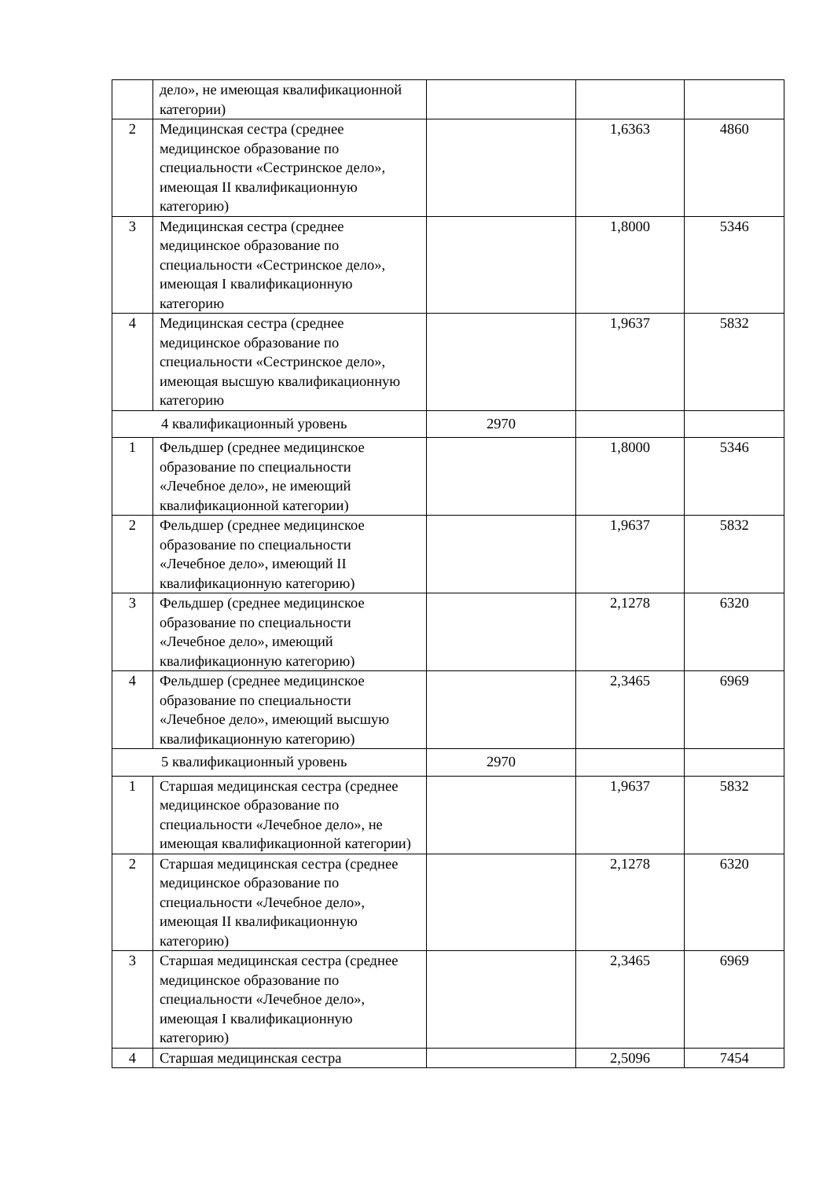| | дело», не имеющая квалификационной категории) | | | |
| 2 | Медицинская сестра (среднее медицинское образование по специальности «Сестринское дело», имеющая II квалификационную категорию) | | 1,6363 | 4860 |
| 3 | Медицинская сестра (среднее медицинское образование по специальности «Сестринское дело», имеющая I квалификационную категорию | | 1,8000 | 5346 |
| 4 | Медицинская сестра (среднее медицинское образование по специальности «Сестринское дело», имеющая высшую квалификационную категорию | | 1,9637 | 5832 |
| 4 квалификационный уровень | | 2970 | | |
| 1 | Фельдшер (среднее медицинское образование по специальности «Лечебное дело», не имеющий квалификационной категории) | | 1,8000 | 5346 |
| 2 | Фельдшер (среднее медицинское образование по специальности «Лечебное дело», имеющий II квалификационную категорию) | | 1,9637 | 5832 |
| 3 | Фельдшер (среднее медицинское образование по специальности «Лечебное дело», имеющий квалификационную категорию) | | 2,1278 | 6320 |
| 4 | Фельдшер (среднее медицинское образование по специальности «Лечебное дело», имеющий высшую квалификационную категорию) | | 2,3465 | 6969 |
| 5 квалификационный уровень | | 2970 | | |
| 1 | Старшая медицинская сестра (среднее медицинское образование по специальности «Лечебное дело», не имеющая квалификационной категории) | | 1,9637 | 5832 |
| 2 | Старшая медицинская сестра (среднее медицинское образование по специальности «Лечебное дело», имеющая II квалификационную категорию) | | 2,1278 | 6320 |
| 3 | Старшая медицинская сестра (среднее медицинское образование по специальности «Лечебное дело», имеющая I квалификационную категорию) | | 2,3465 | 6969 |
| 4 | Старшая медицинская сестра | | 2,5096 | 7454 |